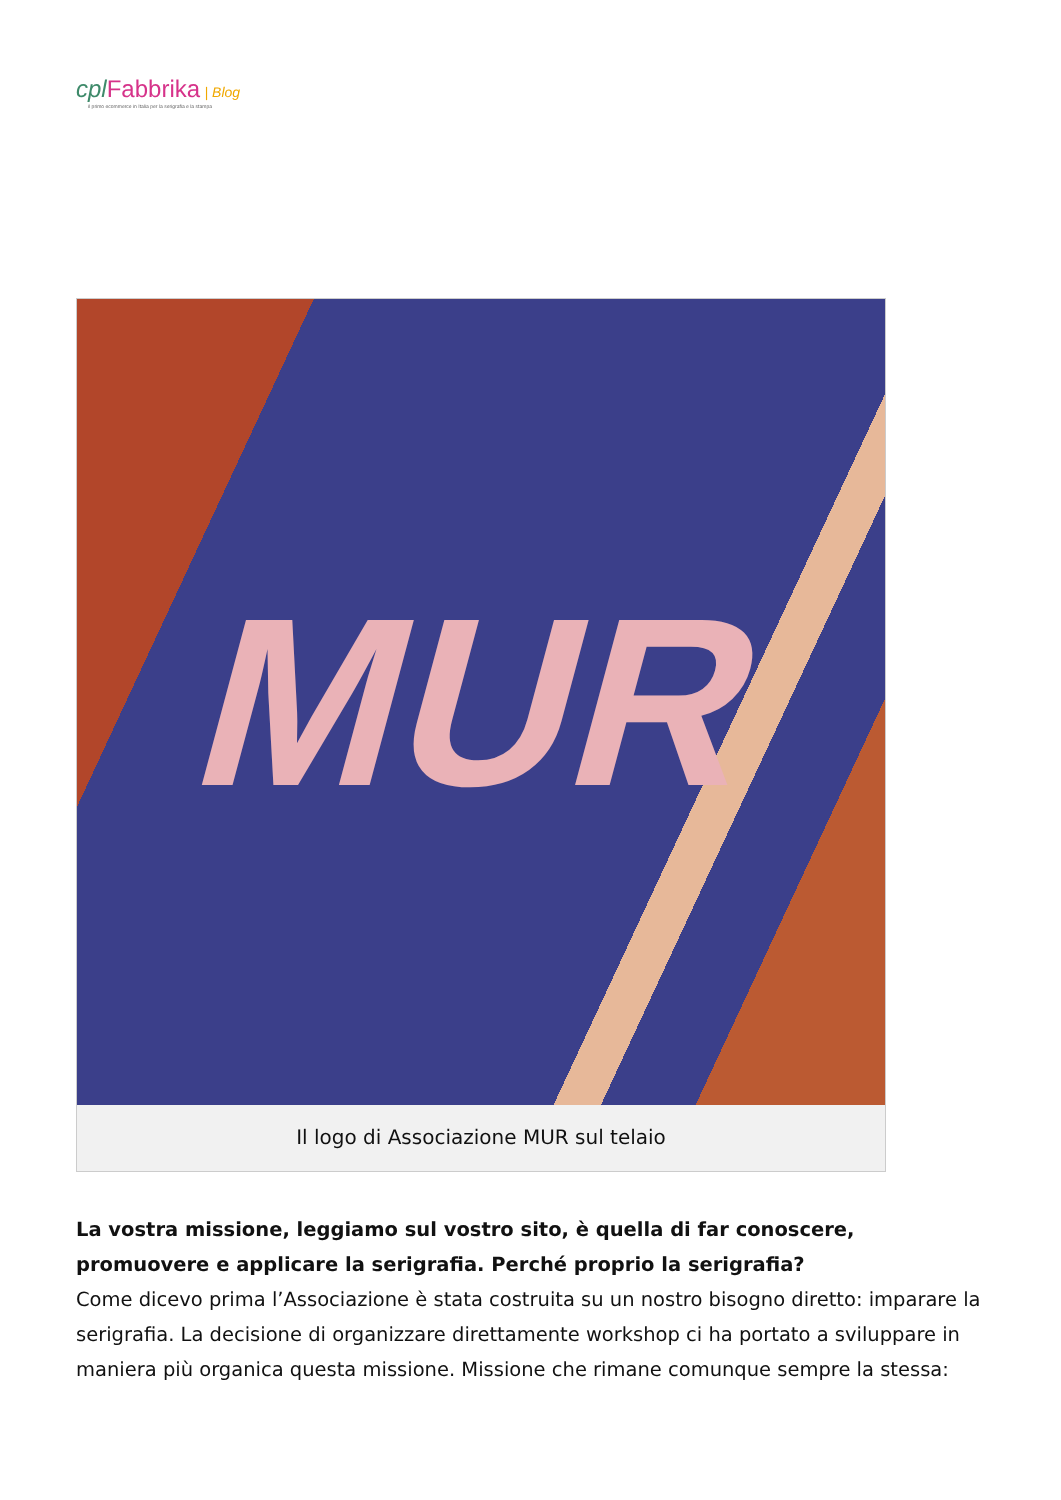cpl Fabbrika | Blog
il primo ecommerce in Italia per la serigrafia e la stampa
MUR
Il logo di Associazione MUR sul telaio
La vostra missione, leggiamo sul vostro sito, è quella di far conoscere, promuovere e applicare la serigrafia. Perché proprio la serigrafia?
Come dicevo prima l’Associazione è stata costruita su un nostro bisogno diretto: imparare la serigrafia. La decisione di organizzare direttamente workshop ci ha portato a sviluppare in maniera più organica questa missione. Missione che rimane comunque sempre la stessa: